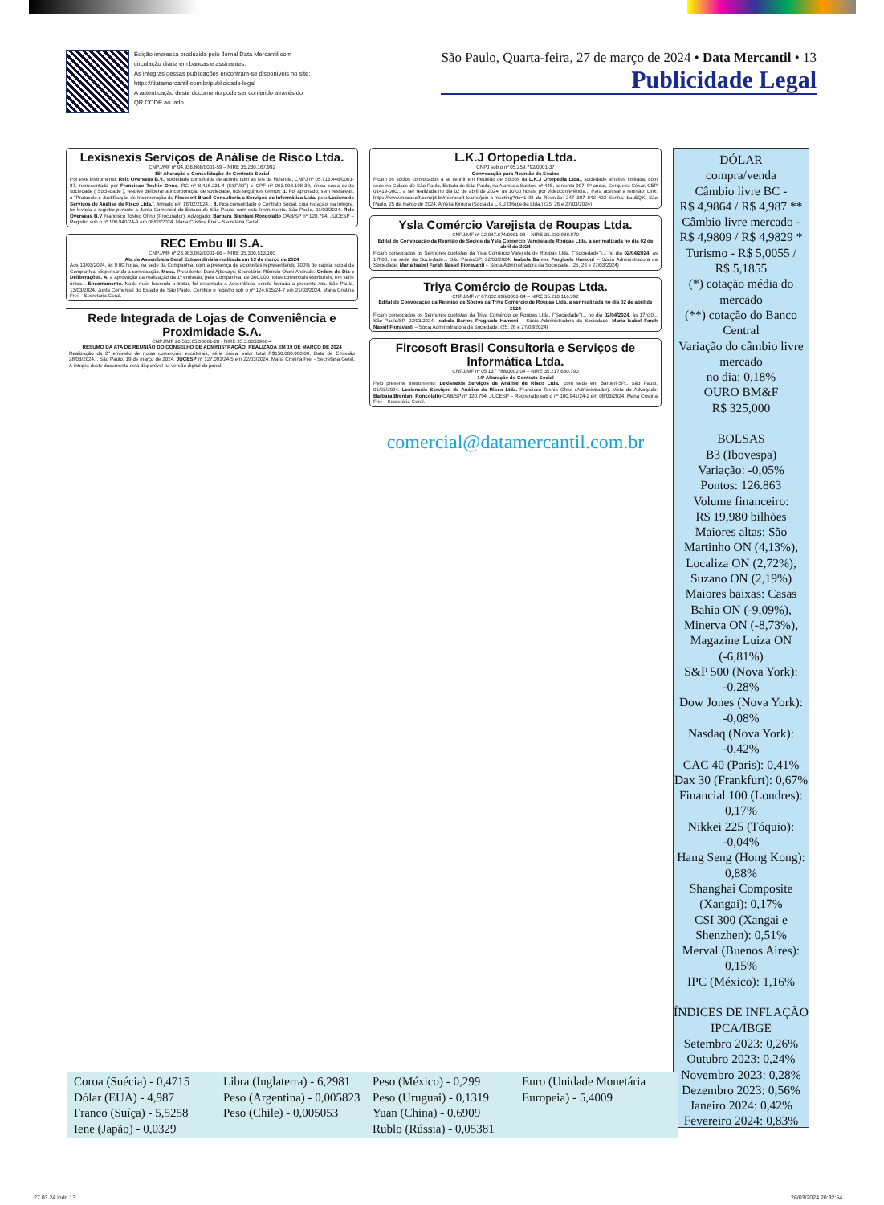Edição impressa produzida pelo Jornal Data Mercantil com circulação diária em bancas e assinantes.
As íntegras dessas publicações encontram-se disponíveis no site:
https://datamercantil.com.br/publicidade-legal
A autenticação deste documento pode ser conferido através do QR CODE ao lado
São Paulo, Quarta-feira, 27 de março de 2024 • Data Mercantil • 13
Publicidade Legal
Lexisnexis Serviços de Análise de Risco Ltda.
CNPJ/MF nº 04.936.868/0001-59 – NIRE 35.230.167.992
15ª Alteração e Consolidação do Contrato Social
Por este instrumento: Relx Overseas B.V., sociedade constituída de acordo com as leis da Holanda, CNPJ nº 05.713.446/0001-87, representada por Francisco Toshio Ohno, RG nº 8.416.231-4 (SSP/SP) e CPF nº 063.908.198-38, única sócia desta sociedade ("Sociedade"), resolve deliberar a incorporação de sociedade, nos seguintes termos: 1. Foi aprovado, sem ressalvas, o "Protocolo e Justificação de Incorporação da Fircosoft Brasil Consultoria e Serviços de Informática Ltda. pela Lexisnexis Serviços de Análise de Risco Ltda.", firmado em 16/02/2024... 8. Fica consolidado o Contrato Social, cuja redação, na íntegra, foi levada a registro perante a Junta Comercial do Estado de São Paulo, com este Instrumento. São Paulo, 01/03/2024. Relx Overseas B.V Francisco Toshio Ohno (Procurador). Advogado: Barbara Brentani Roncolatto OAB/SP nº 120.794. JUCESP – Registro sob o nº 100.940/24-9 em 08/03/2024. Maria Cristina Frei – Secretária Geral.
REC Embu III S.A.
CNPJ/MF nº 23.983.062/0001-66 – NIRE 35.300.513.100
Ata de Assembleia Geral Extraordinária realizada em 13 de março de 2024
Aos 13/03/2024, às 9:00 horas, na sede da Companhia, com a presença de acionistas representando 100% do capital social da Companhia, dispensando a convocação. Mesa. Presidente: Dani Ajbeszyc; Secretário: Rômulo Otoni Andrade. Ordem do Dia e Deliberações. A. a aprovação da realização da 1ª emissão, pela Companhia, de 300.000 notas comerciais escriturais, em série única... Encerramento. Nada mais havendo a tratar, foi encerrada a Assembleia, sendo lavrada a presente Ata. São Paulo, 13/03/2024. Junta Comercial do Estado de São Paulo. Certifico o registro sob o nº 124.615/24-7 em 21/03/2024. Maria Cristina Frei – Secretária Geral.
Rede Integrada de Lojas de Conveniência e Proximidade S.A.
CNPJ/MF 26.563.652/0001-28 - NIRE 35.3.0053966-4
RESUMO DA ATA DE REUNIÃO DO CONSELHO DE ADMINISTRAÇÃO, REALIZADA EM 19 DE MARÇO DE 2024
Realização da 2ª emissão de notas comerciais escriturais, série única, valor total R$150.000.000,00, Data de Emissão 28/03/2024... São Paulo, 19 de março de 2024. JUCESP nº 127.091/24-5 em 22/03/2024. Maria Cristina Frei - Secretária Geral. A íntegra deste documento está disponível na versão digital do jornal.
L.K.J Ortopedia Ltda.
CNPJ sob o nº 05.259.792/0001-37
Convocação para Reunião de Sócios
Ficam os sócios convocados a se reunir em Reunião de Sócios da L.K.J Ortopedia Ltda., sociedade simples limitada, com sede na Cidade de São Paulo, Estado de São Paulo, na Alameda Santos, nº 445, conjunto 907, 9º andar, Cerqueira César, CEP 01419-000... a ser realizada no dia 02 de abril de 2024, às 10:00 horas, por videoconferência... Para acessar a reunião: Link: https://www.microsoft.com/pt-br/microsoft-teams/join-a-meeting?rtc=1 ID da Reunião: 247 387 842 423 Senha: bau5QK. São Paulo, 25 de março de 2024. Amélia Kimura (Sócia da L.K.J Ortopedia Ltda.) (25, 26 e 27/03/2024)
Ysla Comércio Varejista de Roupas Ltda.
CNPJ/MF nº 22.087.674/0001-08 – NIRE 35.230.988.970
Edital de Convocação da Reunião de Sócios da Ysla Comércio Varejista de Roupas Ltda. a ser realizada no dia 02 de abril de 2024
Ficam convocados os Senhores quotistas da Ysla Comércio Varejista de Roupas Ltda. ("Sociedade")... no dia 02/04/2024, às 17h00, na sede da Sociedade... São Paulo/SP, 22/03/2024. Isabela Barros Frugiuele Hamoui – Sócia Administradora da Sociedade; Maria Isabel Farah Nassif Fioravanti – Sócia Administradora da Sociedade. (25, 26 e 27/03/2024)
Triya Comércio de Roupas Ltda.
CNPJ/MF nº 07.602.098/0001-04 – NIRE 35.220.116.392
Edital de Convocação da Reunião de Sócios da Triya Comércio de Roupas Ltda. a ser realizada no dia 02 de abril de 2024
Ficam convocados os Senhores quotistas da Triya Comércio de Roupas Ltda. ("Sociedade")... no dia 02/04/2024, às 17h30... São Paulo/SP, 22/03/2024. Isabela Barros Frugiuele Hamoui – Sócia Administradora da Sociedade; Maria Isabel Farah Nassif Fioravanti – Sócia Administradora da Sociedade. (25, 26 e 27/03/2024)
Fircosoft Brasil Consultoria e Serviços de Informática Ltda.
CNPJ/MF nº 05 137 788/0001 04 – NIRE 35.217.630.790
14ª Alteração do Contrato Social
Pelo presente instrumento: Lexisnexis Serviços de Análise de Risco Ltda., com sede em Barueri-SP... São Paulo, 01/03/2024. Lexisnexis Serviços de Análise de Risco Ltda. Francisco Toshio Ohno (Administrador). Visto do Advogado: Barbara Brentani Roncolatto OAB/SP nº 120.794. JUCESP – Registrado sob o nº 100.941/24-2 em 08/03/2024. Maria Cristina Frei – Secretária Geral.
comercial@datamercantil.com.br
DÓLAR
compra/venda
Câmbio livre BC -
R$ 4,9864 / R$ 4,987 **
Câmbio livre mercado -
R$ 4,9809 / R$ 4,9829 *
Turismo - R$ 5,0055 /
R$ 5,1855
(*) cotação média do mercado
(**) cotação do Banco Central
Variação do câmbio livre mercado
no dia: 0,18%
OURO BM&F
R$ 325,000
BOLSAS
B3 (Ibovespa)
Variação: -0,05%
Pontos: 126.863
Volume financeiro:
R$ 19,980 bilhões
Maiores altas: São Martinho ON (4,13%), Localiza ON (2,72%), Suzano ON (2,19%)
Maiores baixas: Casas Bahia ON (-9,09%), Minerva ON (-8,73%), Magazine Luiza ON (-6,81%)
S&P 500 (Nova York): -0,28%
Dow Jones (Nova York): -0,08%
Nasdaq (Nova York): -0,42%
CAC 40 (Paris): 0,41%
Dax 30 (Frankfurt): 0,67%
Financial 100 (Londres): 0,17%
Nikkei 225 (Tóquio): -0,04%
Hang Seng (Hong Kong): 0,88%
Shanghai Composite (Xangai): 0,17%
CSI 300 (Xangai e Shenzhen): 0,51%
Merval (Buenos Aires): 0,15%
IPC (México): 1,16%
ÍNDICES DE INFLAÇÃO
IPCA/IBGE
Setembro 2023: 0,26%
Outubro 2023: 0,24%
Novembro 2023: 0,28%
Dezembro 2023: 0,56%
Janeiro 2024: 0,42%
Fevereiro 2024: 0,83%
Coroa (Suécia) - 0,4715
Dólar (EUA) - 4,987
Franco (Suíça) - 5,5258
Iene (Japão) - 0,0329
Libra (Inglaterra) - 6,2981
Peso (Argentina) - 0,005823
Peso (Chile) - 0,005053
Peso (México) - 0,299
Peso (Uruguai) - 0,1319
Yuan (China) - 0,6909
Rublo (Rússia) - 0,05381
Euro (Unidade Monetária Europeia) - 5,4009
27.03.24.indd 13 26/03/2024 20:32:54